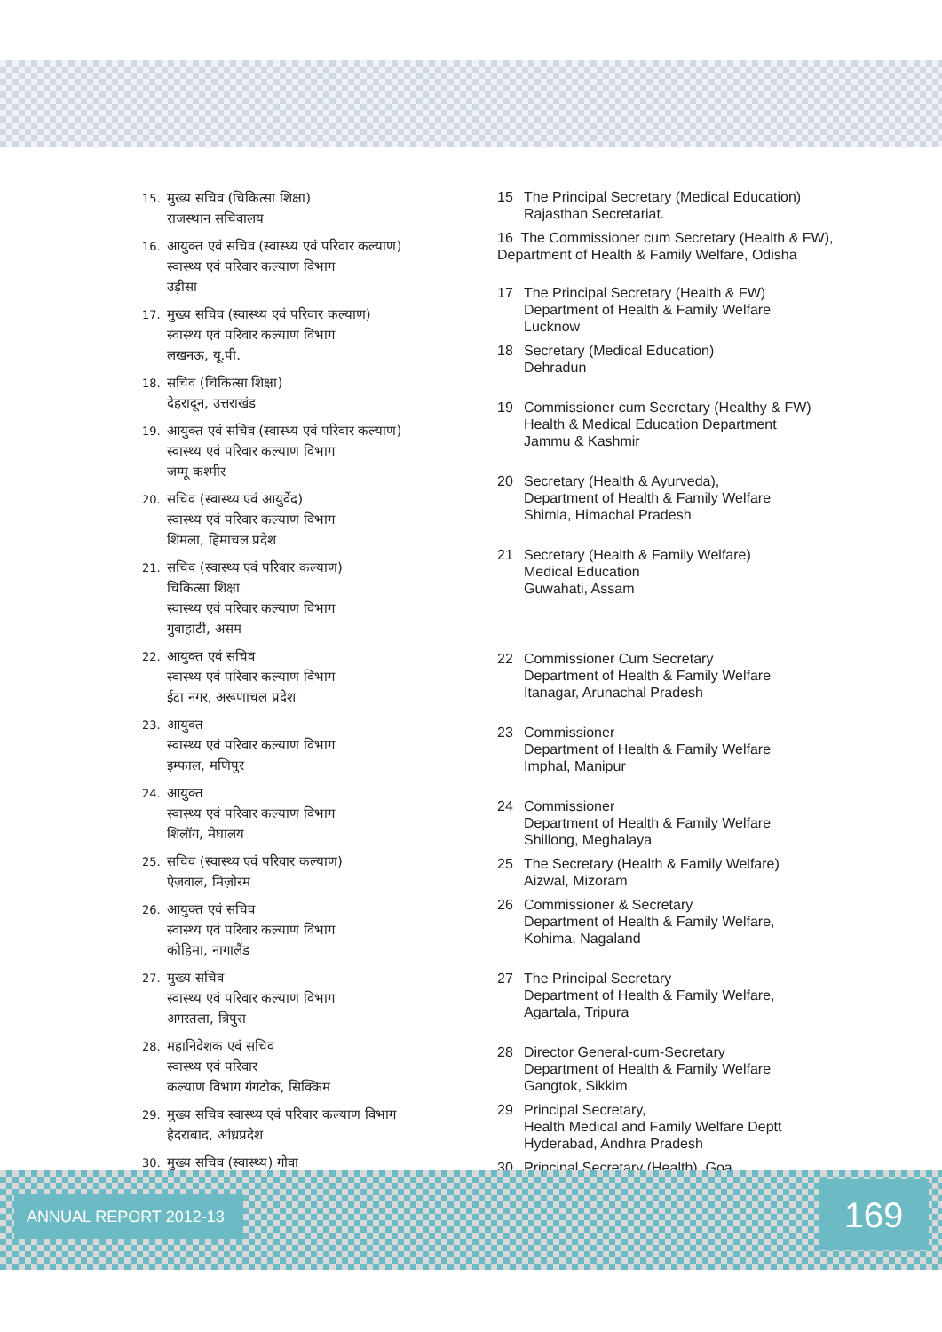15. मुख्य सचिव (चिकित्सा शिक्षा)
राजस्थान सचिवालय
16. आयुक्त एवं सचिव (स्वास्थ्य एवं परिवार कल्याण)
स्वास्थ्य एवं परिवार कल्याण विभाग
उड़ीसा
17. मुख्य सचिव (स्वास्थ्य एवं परिवार कल्याण)
स्वास्थ्य एवं परिवार कल्याण विभाग
लखनऊ, यू.पी.
18. सचिव (चिकित्सा शिक्षा)
देहरादून, उत्तराखंड
19. आयुक्त एवं सचिव (स्वास्थ्य एवं परिवार कल्याण)
स्वास्थ्य एवं परिवार कल्याण विभाग
जम्मू कश्मीर
20. सचिव (स्वास्थ्य एवं आयुर्वेद)
स्वास्थ्य एवं परिवार कल्याण विभाग
शिमला, हिमाचल प्रदेश
21. सचिव (स्वास्थ्य एवं परिवार कल्याण)
चिकित्सा शिक्षा
स्वास्थ्य एवं परिवार कल्याण विभाग
गुवाहाटी, असम
22. आयुक्त एवं सचिव
स्वास्थ्य एवं परिवार कल्याण विभाग
ईटा नगर, अरूणाचल प्रदेश
23. आयुक्त
स्वास्थ्य एवं परिवार कल्याण विभाग
इम्फाल, मणिपुर
24. आयुक्त
स्वास्थ्य एवं परिवार कल्याण विभाग
शिलॉग, मेघालय
25. सचिव (स्वास्थ्य एवं परिवार कल्याण)
ऐज़वाल, मिज़ोरम
26. आयुक्त एवं सचिव
स्वास्थ्य एवं परिवार कल्याण विभाग
कोहिमा, नागालैंड
27. मुख्य सचिव
स्वास्थ्य एवं परिवार कल्याण विभाग
अगरतला, त्रिपुरा
28. महानिदेशक एवं सचिव
स्वास्थ्य एवं परिवार
कल्याण विभाग गंगटोक, सिक्किम
29. मुख्य सचिव स्वास्थ्य एवं परिवार कल्याण विभाग
हैदराबाद, आंध्रप्रदेश
30. मुख्य सचिव (स्वास्थ्य) गोवा
15 The Principal Secretary (Medical Education)
Rajasthan Secretariat.
16 The Commissioner cum Secretary (Health & FW), Department of Health & Family Welfare, Odisha
17 The Principal Secretary (Health & FW)
Department of Health & Family Welfare
Lucknow
18 Secretary (Medical Education)
Dehradun
19 Commissioner cum Secretary (Healthy & FW)
Health & Medical Education Department
Jammu & Kashmir
20 Secretary (Health & Ayurveda),
Department of Health & Family Welfare
Shimla, Himachal Pradesh
21 Secretary (Health & Family Welfare)
Medical Education
Guwahati, Assam
22 Commissioner Cum Secretary
Department of Health & Family Welfare
Itanagar, Arunachal Pradesh
23 Commissioner
Department of Health & Family Welfare
Imphal, Manipur
24 Commissioner
Department of Health & Family Welfare
Shillong, Meghalaya
25 The Secretary (Health & Family Welfare)
Aizwal, Mizoram
26 Commissioner & Secretary
Department of Health & Family Welfare,
Kohima, Nagaland
27 The Principal Secretary
Department of Health & Family Welfare,
Agartala, Tripura
28 Director General-cum-Secretary
Department of Health & Family Welfare
Gangtok, Sikkim
29 Principal Secretary,
Health Medical and Family Welfare Deptt
Hyderabad, Andhra Pradesh
30 Principal Secretary (Health), Goa
ANNUAL REPORT 2012-13 169